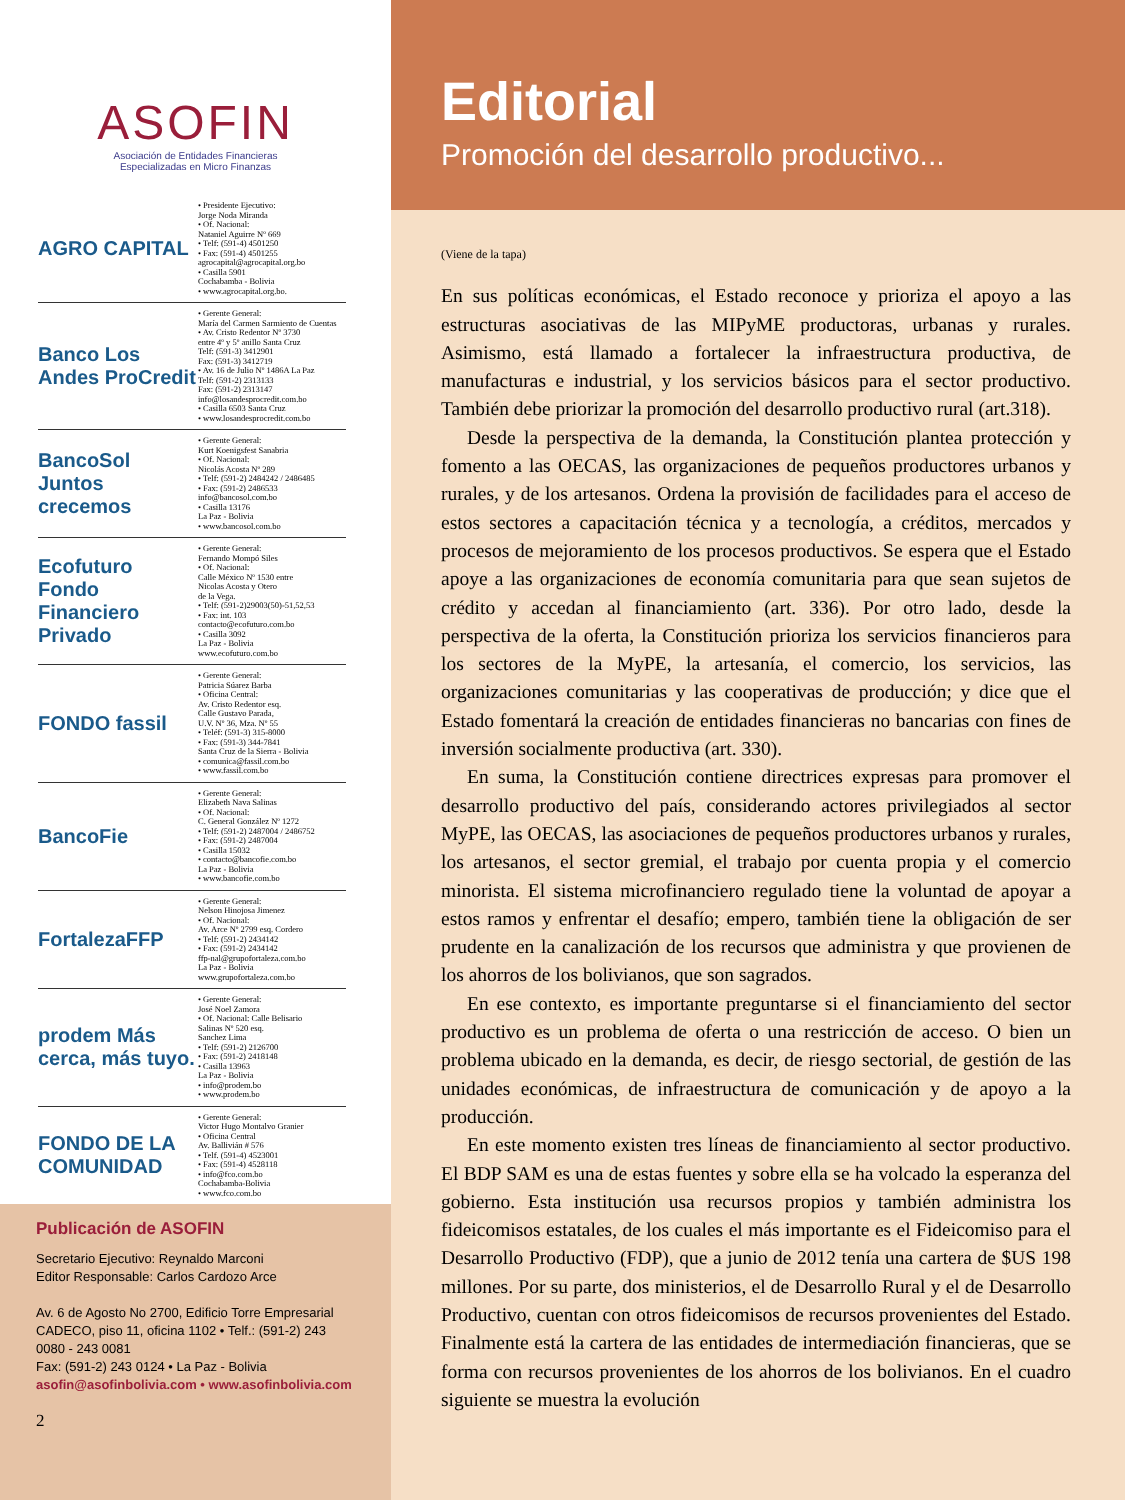ASOFIN
Asociación de Entidades Financieras
Especializadas en Micro Finanzas
AGRO CAPITAL
• Presidente Ejecutivo:
Jorge Noda Miranda
• Of. Nacional:
Nataniel Aguirre Nº 669
• Telf: (591-4) 4501250
• Fax: (591-4) 4501255
agrocapital@agrocapital.org.bo
• Casilla 5901
Cochabamba - Bolivia
• www.agrocapital.org.bo.
Banco Los Andes ProCredit
• Gerente General:
María del Carmen Sarmiento de Cuentas
• Av. Cristo Redentor Nº 3730
entre 4º y 5º anillo Santa Cruz
Telf: (591-3) 3412901
Fax: (591-3) 3412719
• Av. 16 de Julio Nº 1486A La Paz
Telf: (591-2) 2313133
Fax: (591-2) 2313147
info@losandesprocredit.com.bo
• Casilla 6503 Santa Cruz
• www.losandesprocredit.com.bo
BancoSol Juntos crecemos
• Gerente General:
Kurt Koenigsfest Sanabria
• Of. Nacional:
Nicolás Acosta Nº 289
• Telf: (591-2) 2484242 / 2486485
• Fax: (591-2) 2486533
info@bancosol.com.bo
• Casilla 13176
La Paz - Bolivia
• www.bancosol.com.bo
Ecofuturo Fondo Financiero Privado
• Gerente General:
Fernando Mompó Siles
• Of. Nacional:
Calle México Nº 1530 entre
Nicolas Acosta y Otero
de la Vega.
• Telf: (591-2)29003(50)-51,52,53
• Fax: int. 103
contacto@ecofuturo.com.bo
• Casilla 3092
La Paz - Bolivia
www.ecofuturo.com.bo
FONDO fassil
• Gerente General:
Patricia Súarez Barba
• Oficina Central:
Av. Cristo Redentor esq.
Calle Gustavo Parada,
U.V. Nº 36, Mza. Nº 55
• Teléf: (591-3) 315-8000
• Fax: (591-3) 344-7841
Santa Cruz de la Sierra - Bolivia
• comunica@fassil.com.bo
• www.fassil.com.bo
BancoFie
• Gerente General:
Elizabeth Nava Salinas
• Of. Nacional:
C. General González Nº 1272
• Telf: (591-2) 2487004 / 2486752
• Fax: (591-2) 2487004
• Casilla 15032
• contacto@bancofie.com.bo
La Paz - Bolivia
• www.bancofie.com.bo
FortalezaFFP
• Gerente General:
Nelson Hinojosa Jimenez
• Of. Nacional:
Av. Arce Nº 2799 esq. Cordero
• Telf: (591-2) 2434142
• Fax: (591-2) 2434142
ffp-nal@grupofortaleza.com.bo
La Paz - Bolivia
www.grupofortaleza.com.bo
prodem Más cerca, más tuyo.
• Gerente General:
José Noel Zamora
• Of. Nacional: Calle Belisario
Salinas Nº 520 esq.
Sanchez Lima
• Telf: (591-2) 2126700
• Fax: (591-2) 2418148
• Casilla 13963
La Paz - Bolivia
• info@prodem.bo
• www.prodem.bo
FONDO DE LA COMUNIDAD
• Gerente General:
Victor Hugo Montalvo Granier
• Oficina Central
Av. Ballivián # 576
• Telf. (591-4) 4523001
• Fax: (591-4) 4528118
• info@fco.com.bo
Cochabamba-Bolivia
• www.fco.com.bo
Publicación de ASOFIN
Secretario Ejecutivo: Reynaldo Marconi
Editor Responsable: Carlos Cardozo Arce
Av. 6 de Agosto No 2700, Edificio Torre Empresarial CADECO, piso 11, oficina 1102 • Telf.: (591-2) 243 0080 - 243 0081
Fax: (591-2) 243 0124 • La Paz - Bolivia
asofin@asofinbolivia.com • www.asofinbolivia.com
2
Editorial
Promoción del desarrollo productivo...
(Viene de la tapa)
En sus políticas económicas, el Estado reconoce y prioriza el apoyo a las estructuras asociativas de las MIPyME productoras, urbanas y rurales. Asimismo, está llamado a fortalecer la infraestructura productiva, de manufacturas e industrial, y los servicios básicos para el sector productivo. También debe priorizar la promoción del desarrollo productivo rural (art.318).
Desde la perspectiva de la demanda, la Constitución plantea protección y fomento a las OECAS, las organizaciones de pequeños productores urbanos y rurales, y de los artesanos. Ordena la provisión de facilidades para el acceso de estos sectores a capacitación técnica y a tecnología, a créditos, mercados y procesos de mejoramiento de los procesos productivos. Se espera que el Estado apoye a las organizaciones de economía comunitaria para que sean sujetos de crédito y accedan al financiamiento (art. 336). Por otro lado, desde la perspectiva de la oferta, la Constitución prioriza los servicios financieros para los sectores de la MyPE, la artesanía, el comercio, los servicios, las organizaciones comunitarias y las cooperativas de producción; y dice que el Estado fomentará la creación de entidades financieras no bancarias con fines de inversión socialmente productiva (art. 330).
En suma, la Constitución contiene directrices expresas para promover el desarrollo productivo del país, considerando actores privilegiados al sector MyPE, las OECAS, las asociaciones de pequeños productores urbanos y rurales, los artesanos, el sector gremial, el trabajo por cuenta propia y el comercio minorista. El sistema microfinanciero regulado tiene la voluntad de apoyar a estos ramos y enfrentar el desafío; empero, también tiene la obligación de ser prudente en la canalización de los recursos que administra y que provienen de los ahorros de los bolivianos, que son sagrados.
En ese contexto, es importante preguntarse si el financiamiento del sector productivo es un problema de oferta o una restricción de acceso. O bien un problema ubicado en la demanda, es decir, de riesgo sectorial, de gestión de las unidades económicas, de infraestructura de comunicación y de apoyo a la producción.
En este momento existen tres líneas de financiamiento al sector productivo. El BDP SAM es una de estas fuentes y sobre ella se ha volcado la esperanza del gobierno. Esta institución usa recursos propios y también administra los fideicomisos estatales, de los cuales el más importante es el Fideicomiso para el Desarrollo Productivo (FDP), que a junio de 2012 tenía una cartera de $US 198 millones. Por su parte, dos ministerios, el de Desarrollo Rural y el de Desarrollo Productivo, cuentan con otros fideicomisos de recursos provenientes del Estado. Finalmente está la cartera de las entidades de intermediación financieras, que se forma con recursos provenientes de los ahorros de los bolivianos. En el cuadro siguiente se muestra la evolución